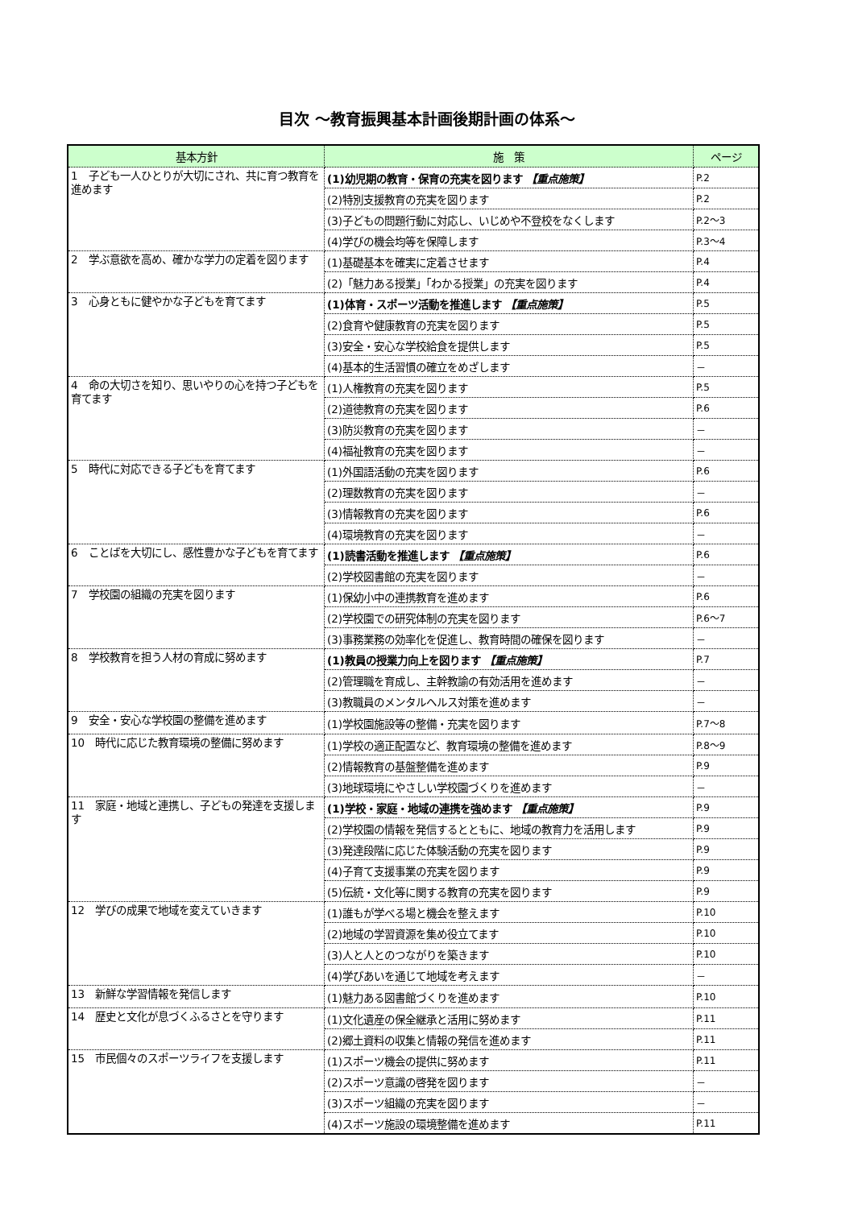目次 ～教育振興基本計画後期計画の体系～
| 基本方針 | 施 策 | ページ |
| --- | --- | --- |
| 1 子ども一人ひとりが大切にされ、共に育つ教育を進めます | (1)幼児期の教育・保育の充実を図ります 【重点施策】 | P.2 |
| | (2)特別支援教育の充実を図ります | P.2 |
| | (3)子どもの問題行動に対応し、いじめや不登校をなくします | P.2～3 |
| | (4)学びの機会均等を保障します | P.3～4 |
| 2 学ぶ意欲を高め、確かな学力の定着を図ります | (1)基礎基本を確実に定着させます | P.4 |
| | (2)「魅力ある授業」「わかる授業」の充実を図ります | P.4 |
| 3 心身ともに健やかな子どもを育てます | (1)体育・スポーツ活動を推進します 【重点施策】 | P.5 |
| | (2)食育や健康教育の充実を図ります | P.5 |
| | (3)安全・安心な学校給食を提供します | P.5 |
| | (4)基本的生活習慣の確立をめざします | － |
| 4 命の大切さを知り、思いやりの心を持つ子どもを育てます | (1)人権教育の充実を図ります | P.5 |
| | (2)道徳教育の充実を図ります | P.6 |
| | (3)防災教育の充実を図ります | － |
| | (4)福祉教育の充実を図ります | － |
| 5 時代に対応できる子どもを育てます | (1)外国語活動の充実を図ります | P.6 |
| | (2)理数教育の充実を図ります | － |
| | (3)情報教育の充実を図ります | P.6 |
| | (4)環境教育の充実を図ります | － |
| 6 ことばを大切にし、感性豊かな子どもを育てます | (1)読書活動を推進します 【重点施策】 | P.6 |
| | (2)学校図書館の充実を図ります | － |
| 7 学校園の組織の充実を図ります | (1)保幼小中の連携教育を進めます | P.6 |
| | (2)学校園での研究体制の充実を図ります | P.6～7 |
| | (3)事務業務の効率化を促進し、教育時間の確保を図ります | － |
| 8 学校教育を担う人材の育成に努めます | (1)教員の授業力向上を図ります 【重点施策】 | P.7 |
| | (2)管理職を育成し、主幹教諭の有効活用を進めます | － |
| | (3)教職員のメンタルヘルス対策を進めます | － |
| 9 安全・安心な学校園の整備を進めます | (1)学校園施設等の整備・充実を図ります | P.7～8 |
| 10 時代に応じた教育環境の整備に努めます | (1)学校の適正配置など、教育環境の整備を進めます | P.8～9 |
| | (2)情報教育の基盤整備を進めます | P.9 |
| | (3)地球環境にやさしい学校園づくりを進めます | － |
| 11 家庭・地域と連携し、子どもの発達を支援します | (1)学校・家庭・地域の連携を強めます 【重点施策】 | P.9 |
| | (2)学校園の情報を発信するとともに、地域の教育力を活用します | P.9 |
| | (3)発達段階に応じた体験活動の充実を図ります | P.9 |
| | (4)子育て支援事業の充実を図ります | P.9 |
| | (5)伝統・文化等に関する教育の充実を図ります | P.9 |
| 12 学びの成果で地域を変えていきます | (1)誰もが学べる場と機会を整えます | P.10 |
| | (2)地域の学習資源を集め役立てます | P.10 |
| | (3)人と人とのつながりを築きます | P.10 |
| | (4)学びあいを通じて地域を考えます | － |
| 13 新鮮な学習情報を発信します | (1)魅力ある図書館づくりを進めます | P.10 |
| 14 歴史と文化が息づくふるさとを守ります | (1)文化遺産の保全継承と活用に努めます | P.11 |
| | (2)郷土資料の収集と情報の発信を進めます | P.11 |
| 15 市民個々のスポーツライフを支援します | (1)スポーツ機会の提供に努めます | P.11 |
| | (2)スポーツ意識の啓発を図ります | － |
| | (3)スポーツ組織の充実を図ります | － |
| | (4)スポーツ施設の環境整備を進めます | P.11 |